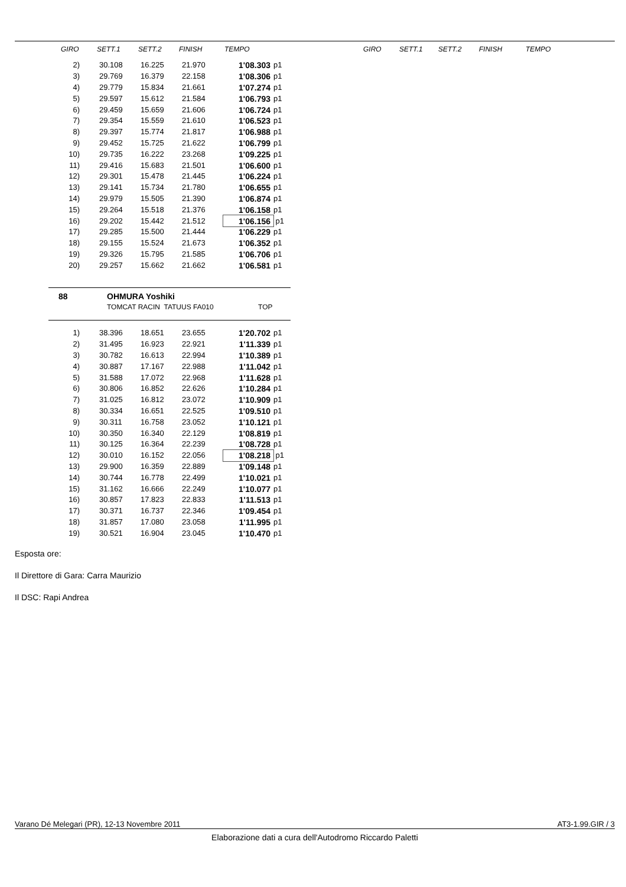GIRO SETT.1 SETT.2 FINISH TEMPO GIRO SETT.1 SETT.2 FINISH TEMPO
| 2) | 30.108 | 16.225 | 21.970 | 1'08.303 | p1 |
| 3) | 29.769 | 16.379 | 22.158 | 1'08.306 | p1 |
| 4) | 29.779 | 15.834 | 21.661 | 1'07.274 | p1 |
| 5) | 29.597 | 15.612 | 21.584 | 1'06.793 | p1 |
| 6) | 29.459 | 15.659 | 21.606 | 1'06.724 | p1 |
| 7) | 29.354 | 15.559 | 21.610 | 1'06.523 | p1 |
| 8) | 29.397 | 15.774 | 21.817 | 1'06.988 | p1 |
| 9) | 29.452 | 15.725 | 21.622 | 1'06.799 | p1 |
| 10) | 29.735 | 16.222 | 23.268 | 1'09.225 | p1 |
| 11) | 29.416 | 15.683 | 21.501 | 1'06.600 | p1 |
| 12) | 29.301 | 15.478 | 21.445 | 1'06.224 | p1 |
| 13) | 29.141 | 15.734 | 21.780 | 1'06.655 | p1 |
| 14) | 29.979 | 15.505 | 21.390 | 1'06.874 | p1 |
| 15) | 29.264 | 15.518 | 21.376 | 1'06.158 | p1 |
| 16) | 29.202 | 15.442 | 21.512 | 1'06.156 | p1 |
| 17) | 29.285 | 15.500 | 21.444 | 1'06.229 | p1 |
| 18) | 29.155 | 15.524 | 21.673 | 1'06.352 | p1 |
| 19) | 29.326 | 15.795 | 21.585 | 1'06.706 | p1 |
| 20) | 29.257 | 15.662 | 21.662 | 1'06.581 | p1 |
88 OHMURA Yoshiki
TOMCAT RACIN TATUUS FA010 TOP
| 1) | 38.396 | 18.651 | 23.655 | 1'20.702 | p1 |
| 2) | 31.495 | 16.923 | 22.921 | 1'11.339 | p1 |
| 3) | 30.782 | 16.613 | 22.994 | 1'10.389 | p1 |
| 4) | 30.887 | 17.167 | 22.988 | 1'11.042 | p1 |
| 5) | 31.588 | 17.072 | 22.968 | 1'11.628 | p1 |
| 6) | 30.806 | 16.852 | 22.626 | 1'10.284 | p1 |
| 7) | 31.025 | 16.812 | 23.072 | 1'10.909 | p1 |
| 8) | 30.334 | 16.651 | 22.525 | 1'09.510 | p1 |
| 9) | 30.311 | 16.758 | 23.052 | 1'10.121 | p1 |
| 10) | 30.350 | 16.340 | 22.129 | 1'08.819 | p1 |
| 11) | 30.125 | 16.364 | 22.239 | 1'08.728 | p1 |
| 12) | 30.010 | 16.152 | 22.056 | 1'08.218 | p1 |
| 13) | 29.900 | 16.359 | 22.889 | 1'09.148 | p1 |
| 14) | 30.744 | 16.778 | 22.499 | 1'10.021 | p1 |
| 15) | 31.162 | 16.666 | 22.249 | 1'10.077 | p1 |
| 16) | 30.857 | 17.823 | 22.833 | 1'11.513 | p1 |
| 17) | 30.371 | 16.737 | 22.346 | 1'09.454 | p1 |
| 18) | 31.857 | 17.080 | 23.058 | 1'11.995 | p1 |
| 19) | 30.521 | 16.904 | 23.045 | 1'10.470 | p1 |
Esposta ore:
Il Direttore di Gara: Carra Maurizio
Il DSC: Rapi Andrea
Varano Dé Melegari (PR), 12-13 Novembre 2011 AT3-1.99.GIR / 3
Elaborazione dati a cura dell'Autodromo Riccardo Paletti